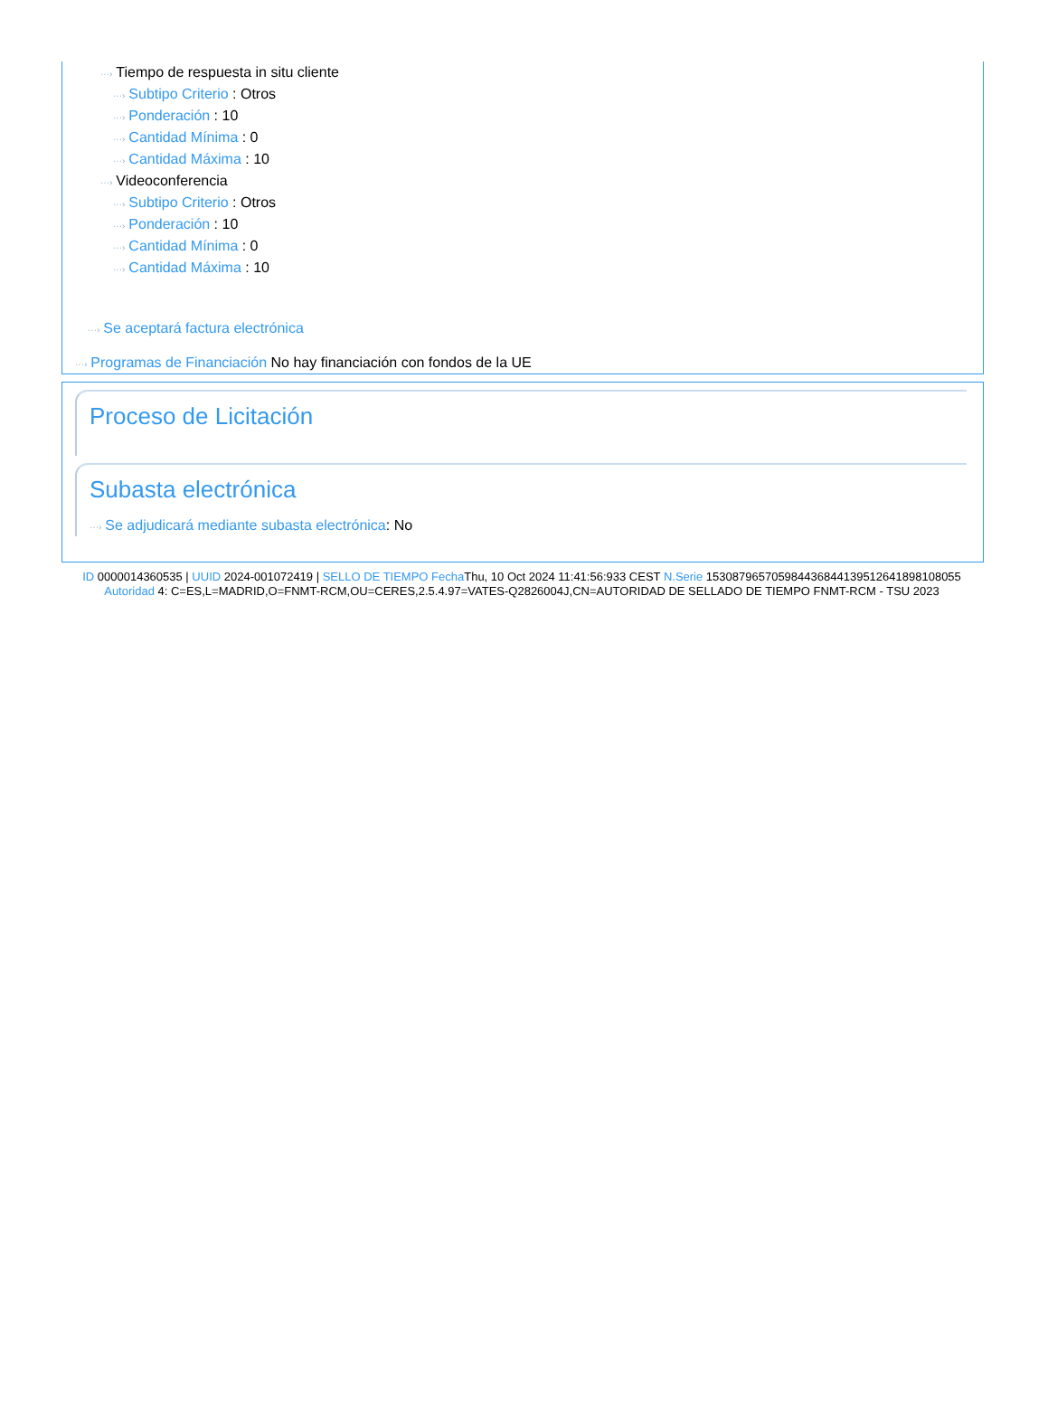···› Tiempo de respuesta in situ cliente
···› Subtipo Criterio : Otros
···› Ponderación : 10
···› Cantidad Mínima : 0
···› Cantidad Máxima : 10
···› Videoconferencia
···› Subtipo Criterio : Otros
···› Ponderación : 10
···› Cantidad Mínima : 0
···› Cantidad Máxima : 10
···› Se aceptará factura electrónica
···› Programas de Financiación No hay financiación con fondos de la UE
Proceso de Licitación
Subasta electrónica
···› Se adjudicará mediante subasta electrónica: No
ID 0000014360535 | UUID 2024-001072419 | SELLO DE TIEMPO Fecha Thu, 10 Oct 2024 11:41:56:933 CEST N.Serie 153087965705984436844139512641898108055 Autoridad 4: C=ES,L=MADRID,O=FNMT-RCM,OU=CERES,2.5.4.97=VATES-Q2826004J,CN=AUTORIDAD DE SELLADO DE TIEMPO FNMT-RCM - TSU 2023